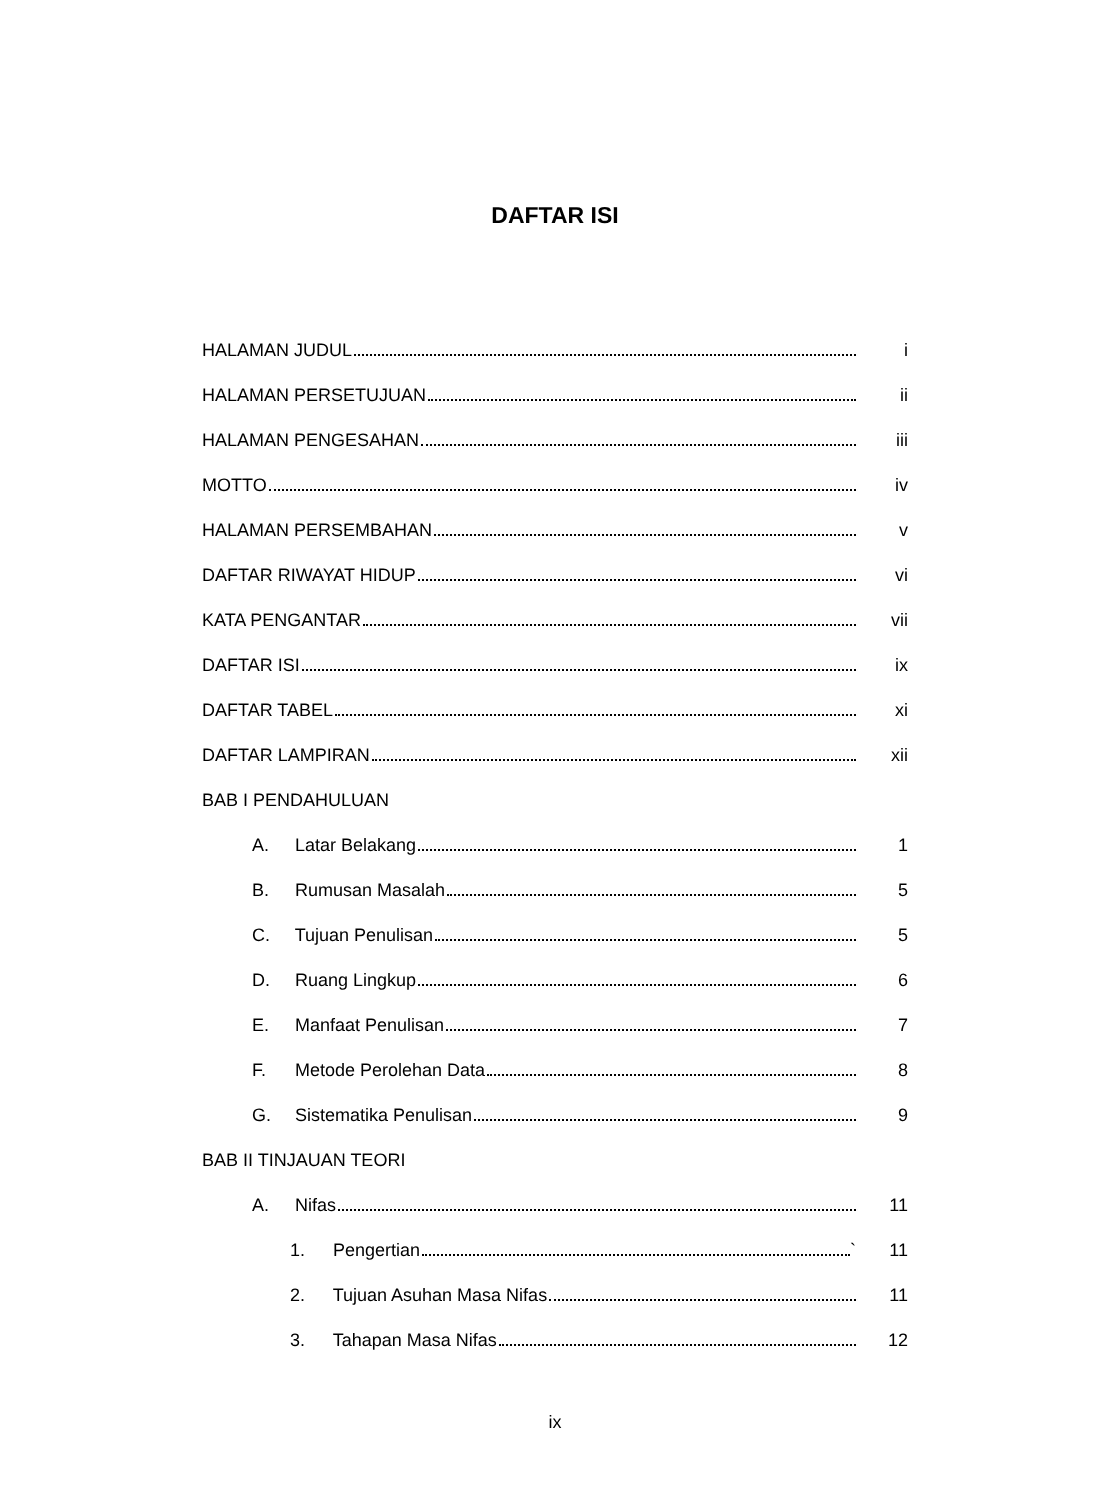DAFTAR ISI
HALAMAN JUDUL i
HALAMAN PERSETUJUAN ii
HALAMAN PENGESAHAN iii
MOTTO iv
HALAMAN PERSEMBAHAN v
DAFTAR RIWAYAT HIDUP vi
KATA PENGANTAR vii
DAFTAR ISI ix
DAFTAR TABEL xi
DAFTAR LAMPIRAN xii
BAB I PENDAHULUAN
A. Latar Belakang 1
B. Rumusan Masalah 5
C. Tujuan Penulisan 5
D. Ruang Lingkup 6
E. Manfaat Penulisan 7
F. Metode Perolehan Data 8
G. Sistematika Penulisan 9
BAB II TINJAUAN TEORI
A. Nifas 11
1. Pengertian ` 11
2. Tujuan Asuhan Masa Nifas 11
3. Tahapan Masa Nifas 12
ix